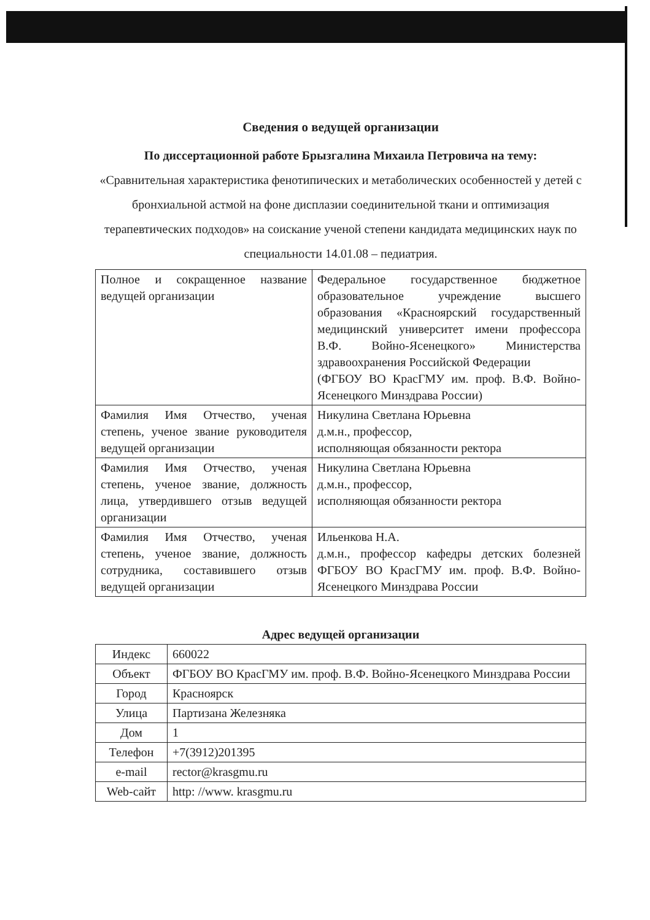Сведения о ведущей организации
По диссертационной работе Брызгалина Михаила Петровича на тему:
«Сравнительная характеристика фенотипических и метаболических особенностей у детей с бронхиальной астмой на фоне дисплазии соединительной ткани и оптимизация терапевтических подходов» на соискание ученой степени кандидата медицинских наук по специальности 14.01.08 – педиатрия.
| Полное и сокращенное название ведущей организации | Федеральное государственное бюджетное образовательное учреждение высшего образования «Красноярский государственный медицинский университет имени профессора В.Ф. Войно-Ясенецкого» Министерства здравоохранения Российской Федерации (ФГБОУ ВО КрасГМУ им. проф. В.Ф. Войно-Ясенецкого Минздрава России) |
| Фамилия Имя Отчество, ученая степень, ученое звание руководителя ведущей организации | Никулина Светлана Юрьевна д.м.н., профессор, исполняющая обязанности ректора |
| Фамилия Имя Отчество, ученая степень, ученое звание, должность лица, утвердившего отзыв ведущей организации | Никулина Светлана Юрьевна д.м.н., профессор, исполняющая обязанности ректора |
| Фамилия Имя Отчество, ученая степень, ученое звание, должность сотрудника, составившего отзыв ведущей организации | Ильенкова Н.А. д.м.н., профессор кафедры детских болезней ФГБОУ ВО КрасГМУ им. проф. В.Ф. Войно-Ясенецкого Минздрава России |
Адрес ведущей организации
| Индекс | 660022 |
| Объект | ФГБОУ ВО КрасГМУ им. проф. В.Ф. Войно-Ясенецкого Минздрава России |
| Город | Красноярск |
| Улица | Партизана Железняка |
| Дом | 1 |
| Телефон | +7(3912)201395 |
| e-mail | rector@krasgmu.ru |
| Web-сайт | http: //www. krasgmu.ru |